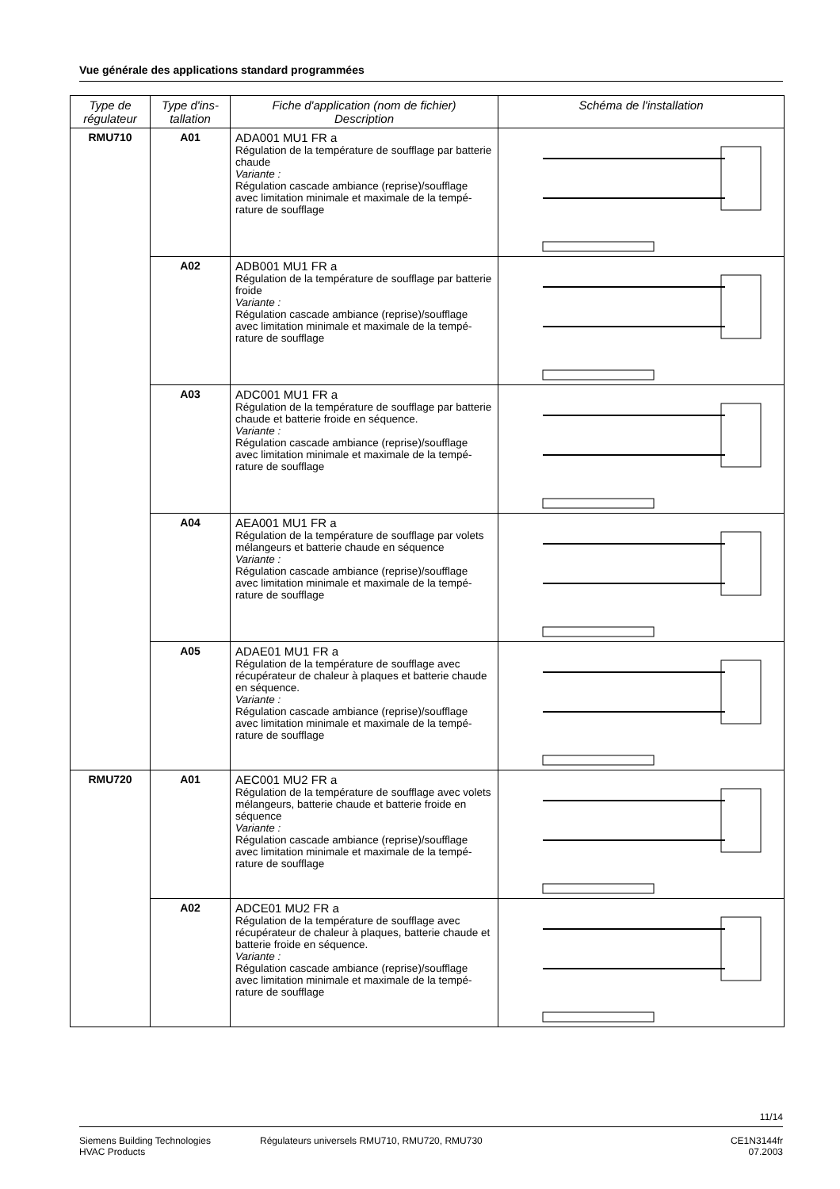Vue générale des applications standard programmées
| Type de régulateur | Type d'ins-tallation | Fiche d'application (nom de fichier) Description | Schéma de l'installation |
| --- | --- | --- | --- |
| RMU710 | A01 | ADA001 MU1 FR a Régulation de la température de soufflage par batterie chaude Variante : Régulation cascade ambiance (reprise)/soufflage avec limitation minimale et maximale de la tempé-rature de soufflage | |
| | A02 | ADB001 MU1 FR a Régulation de la température de soufflage par batterie froide Variante : Régulation cascade ambiance (reprise)/soufflage avec limitation minimale et maximale de la tempé-rature de soufflage | |
| | A03 | ADC001 MU1 FR a Régulation de la température de soufflage par batterie chaude et batterie froide en séquence. Variante : Régulation cascade ambiance (reprise)/soufflage avec limitation minimale et maximale de la tempé-rature de soufflage | |
| | A04 | AEA001 MU1 FR a Régulation de la température de soufflage par volets mélangeurs et batterie chaude en séquence Variante : Régulation cascade ambiance (reprise)/soufflage avec limitation minimale et maximale de la tempé-rature de soufflage | |
| | A05 | ADAE01 MU1 FR a Régulation de la température de soufflage avec récupérateur de chaleur à plaques et batterie chaude en séquence. Variante : Régulation cascade ambiance (reprise)/soufflage avec limitation minimale et maximale de la tempé-rature de soufflage | |
| RMU720 | A01 | AEC001 MU2 FR a Régulation de la température de soufflage avec volets mélangeurs, batterie chaude et batterie froide en séquence Variante : Régulation cascade ambiance (reprise)/soufflage avec limitation minimale et maximale de la tempé-rature de soufflage | |
| | A02 | ADCE01 MU2 FR a Régulation de la température de soufflage avec récupérateur de chaleur à plaques, batterie chaude et batterie froide en séquence. Variante : Régulation cascade ambiance (reprise)/soufflage avec limitation minimale et maximale de la tempé-rature de soufflage | |
11/14
Siemens Building Technologies
HVAC Products
Régulateurs universels RMU710, RMU720, RMU730
CE1N3144fr
07.2003